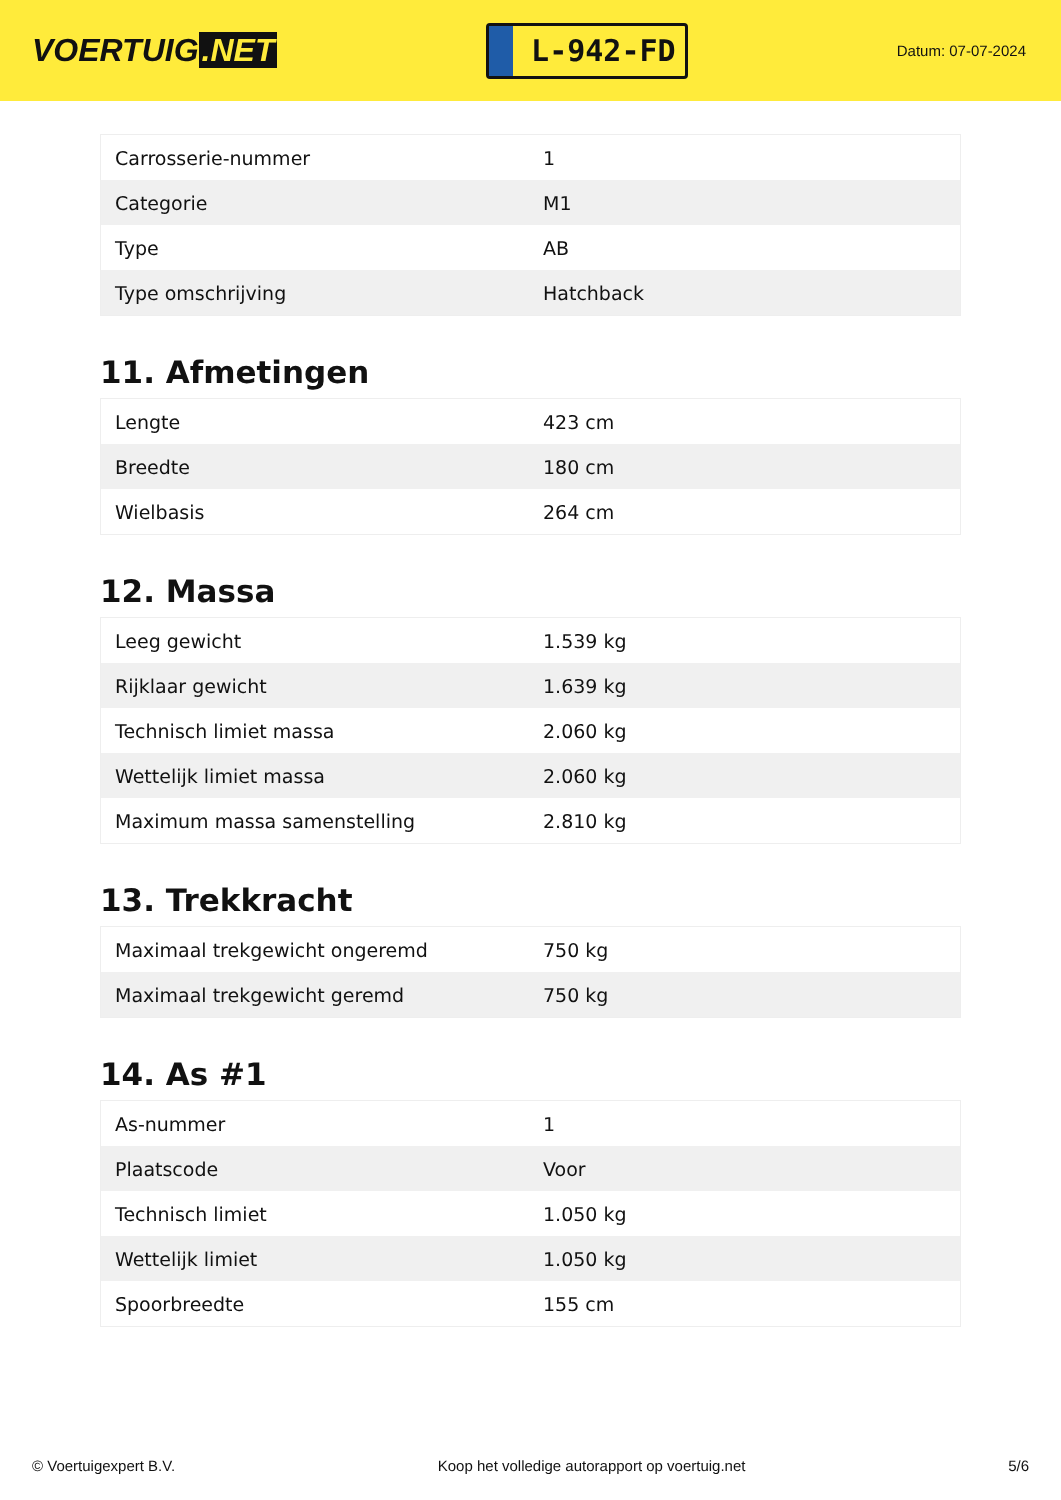VOERTUIG.NET
L-942-FD
Datum: 07-07-2024
| Carrosserie-nummer | 1 |
| Categorie | M1 |
| Type | AB |
| Type omschrijving | Hatchback |
11. Afmetingen
| Lengte | 423 cm |
| Breedte | 180 cm |
| Wielbasis | 264 cm |
12. Massa
| Leeg gewicht | 1.539 kg |
| Rijklaar gewicht | 1.639 kg |
| Technisch limiet massa | 2.060 kg |
| Wettelijk limiet massa | 2.060 kg |
| Maximum massa samenstelling | 2.810 kg |
13. Trekkracht
| Maximaal trekgewicht ongeremd | 750 kg |
| Maximaal trekgewicht geremd | 750 kg |
14. As #1
| As-nummer | 1 |
| Plaatscode | Voor |
| Technisch limiet | 1.050 kg |
| Wettelijk limiet | 1.050 kg |
| Spoorbreedte | 155 cm |
© Voertuigexpert B.V. Koop het volledige autorapport op voertuig.net 5/6